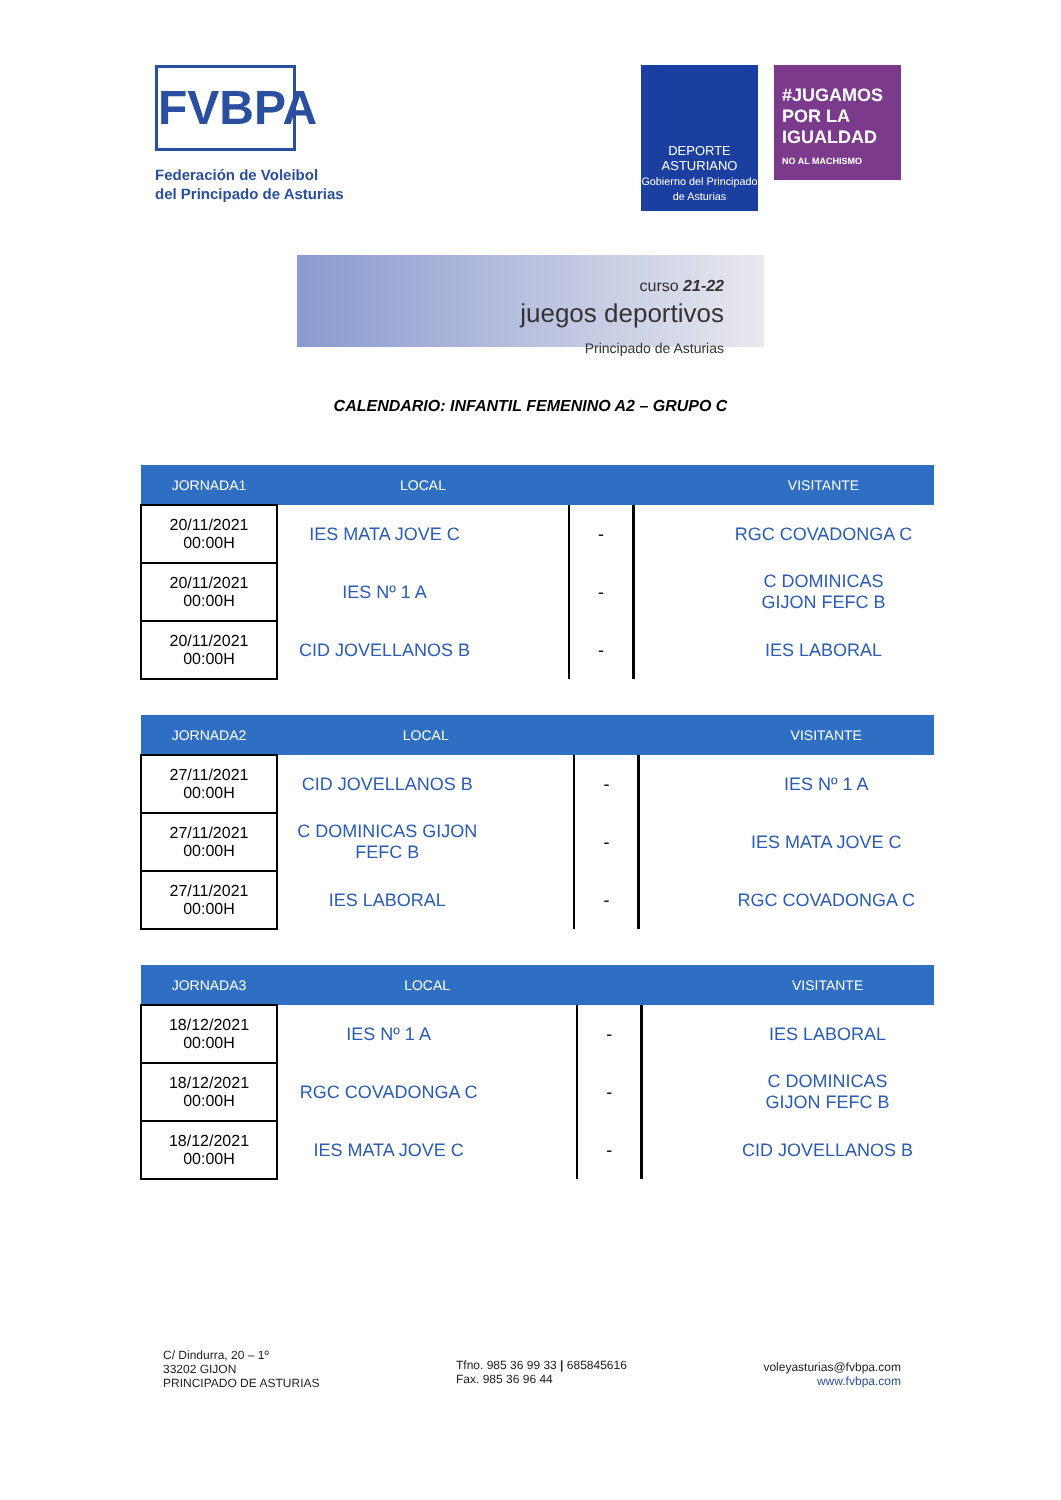FVBPA
Federación de Voleibol
del Principado de Asturias
DEPORTE
ASTURIANO
Gobierno del Principado de Asturias
#JUGAMOS POR LA IGUALDAD
NO AL MACHISMO
curso 21-22
juegos deportivos
Principado de Asturias
CALENDARIO: INFANTIL FEMENINO A2 – GRUPO C
| JORNADA1 | LOCAL | | | | VISITANTE |
| --- | --- | --- | --- | --- | --- |
| 20/11/2021 00:00H | IES MATA JOVE C | | - | | RGC COVADONGA C |
| 20/11/2021 00:00H | IES Nº 1 A | | - | | C DOMINICAS GIJON FEFC B |
| 20/11/2021 00:00H | CID JOVELLANOS B | | - | | IES LABORAL |
| JORNADA2 | LOCAL | | | | VISITANTE |
| --- | --- | --- | --- | --- | --- |
| 27/11/2021 00:00H | CID JOVELLANOS B | | - | | IES Nº 1 A |
| 27/11/2021 00:00H | C DOMINICAS GIJON FEFC B | | - | | IES MATA JOVE C |
| 27/11/2021 00:00H | IES LABORAL | | - | | RGC COVADONGA C |
| JORNADA3 | LOCAL | | | | VISITANTE |
| --- | --- | --- | --- | --- | --- |
| 18/12/2021 00:00H | IES Nº 1 A | | - | | IES LABORAL |
| 18/12/2021 00:00H | RGC COVADONGA C | | - | | C DOMINICAS GIJON FEFC B |
| 18/12/2021 00:00H | IES MATA JOVE C | | - | | CID JOVELLANOS B |
C/ Dindurra, 20 – 1º
33202 GIJON
PRINCIPADO DE ASTURIAS
Tfno. 985 36 99 33 | 685845616
Fax. 985 36 96 44
voleyasturias@fvbpa.com
www.fvbpa.com